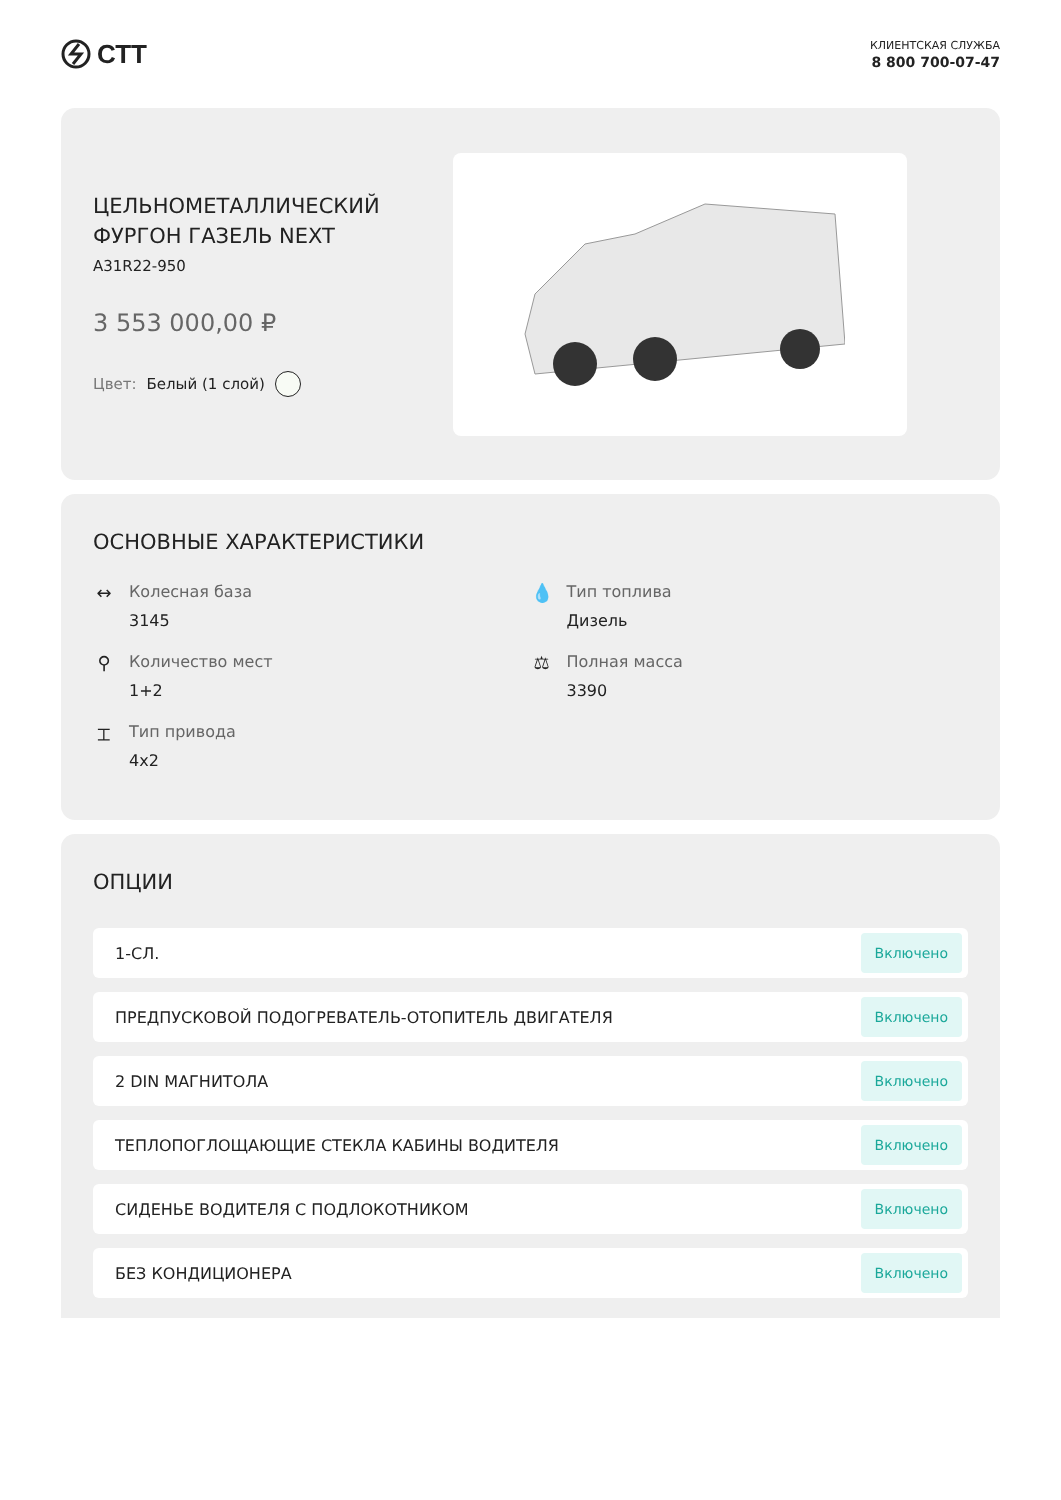СТТ
КЛИЕНТСКАЯ СЛУЖБА
8 800 700-07-47
ЦЕЛЬНОМЕТАЛЛИЧЕСКИЙ ФУРГОН ГАЗЕЛЬ NEXT
A31R22-950
3 553 000,00 ₽
Цвет: Белый (1 слой)
ОСНОВНЫЕ ХАРАКТЕРИСТИКИ
↔ Колесная база
3145
💧 Тип топлива
Дизель
⚲ Количество мест
1+2
⚖ Полная масса
3390
⌶ Тип привода
4x2
ОПЦИИ
1-СЛ. Включено
ПРЕДПУСКОВОЙ ПОДОГРЕВАТЕЛЬ-ОТОПИТЕЛЬ ДВИГАТЕЛЯ Включено
2 DIN МАГНИТОЛА Включено
ТЕПЛОПОГЛОЩАЮЩИЕ СТЕКЛА КАБИНЫ ВОДИТЕЛЯ Включено
СИДЕНЬЕ ВОДИТЕЛЯ С ПОДЛОКОТНИКОМ Включено
БЕЗ КОНДИЦИОНЕРА Включено